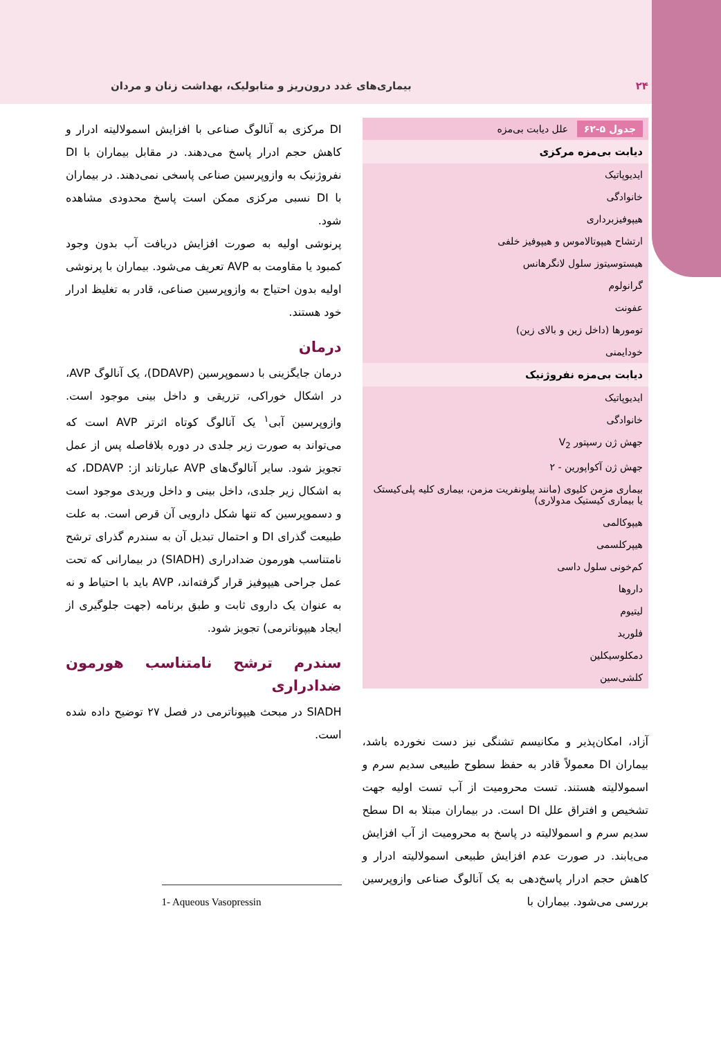۲۴ بیماری‌های غدد درون‌ریز و متابولیک، بهداشت زنان و مردان
| جدول ۵-۶۲ علل دیابت بی‌مزه |
| دیابت بی‌مزه مرکزی |
| ایدیوپاتیک |
| خانوادگی |
| هیپوفیزبرداری |
| ارتشاح هیپوتالاموس و هیپوفیز خلفی |
| هیستوسیتوز سلول لانگرهانس |
| گرانولوم |
| عفونت |
| تومورها (داخل زین و بالای زین) |
| خودایمنی |
| دیابت بی‌مزه نفروژنیک |
| ایدیوپاتیک |
| خانوادگی |
| جهش ژن رسپتور V<sub>2</sub> |
| جهش ژن آکواپورین - ۲ |
| بیماری مزمن کلیوی (مانند پیلونفریت مزمن، بیماری کلیه پلی‌کیستک یا بیماری کیستیک مدولاری) |
| هیپوکالمی |
| هیپرکلسمی |
| کم‌خونی سلول داسی |
| داروها |
| لیتیوم |
| فلورید |
| دمکلوسیکلین |
| کلشی‌سین |
آزاد، امکان‌پذیر و مکانیسم تشنگی نیز دست نخورده باشد، بیماران DI معمولاً قادر به حفظ سطوح طبیعی سدیم سرم و اسمولالیته هستند. تست محرومیت از آب تست اولیه جهت تشخیص و افتراق علل DI است. در بیماران مبتلا به DI سطح سدیم سرم و اسمولالیته در پاسخ به محرومیت از آب افزایش می‌یابند. در صورت عدم افزایش طبیعی اسمولالیته ادرار و کاهش حجم ادرار پاسخ‌دهی به یک آنالوگ صناعی وازوپرسین بررسی می‌شود. بیماران با
DI مرکزی به آنالوگ صناعی با افزایش اسمولالیته ادرار و کاهش حجم ادرار پاسخ می‌دهند. در مقابل بیماران با DI نفروژنیک به وازوپرسین صناعی پاسخی نمی‌دهند. در بیماران با DI نسبی مرکزی ممکن است پاسخ محدودی مشاهده شود.
پرنوشی اولیه به صورت افزایش دریافت آب بدون وجود کمبود یا مقاومت به AVP تعریف می‌شود. بیماران با پرنوشی اولیه بدون احتیاج به وازوپرسین صناعی، قادر به تغلیظ ادرار خود هستند.
درمان
درمان جایگزینی با دسموپرسین (DDAVP)، یک آنالوگ AVP، در اشکال خوراکی، تزریقی و داخل بینی موجود است. وازوپرسین آبی<sup>۱</sup> یک آنالوگ کوتاه اثرتر AVP است که می‌تواند به صورت زیر جلدی در دوره بلافاصله پس از عمل تجویز شود. سایر آنالوگ‌های AVP عبارتاند از: DDAVP، که به اشکال زیر جلدی، داخل بینی و داخل وریدی موجود است و دسموپرسین که تنها شکل دارویی آن قرص است. به علت طبیعت گذرای DI و احتمال تبدیل آن به سندرم گذرای ترشح نامتناسب هورمون ضدادراری (SIADH) در بیمارانی که تحت عمل جراحی هیپوفیز قرار گرفته‌اند، AVP باید با احتیاط و نه به عنوان یک داروی ثابت و طبق برنامه (جهت جلوگیری از ایجاد هیپوناترمی) تجویز شود.
سندرم ترشح نامتناسب هورمون ضدادراری
SIADH در مبحث هیپوناترمی در فصل ۲۷ توضیح داده شده است.
1- Aqueous Vasopressin